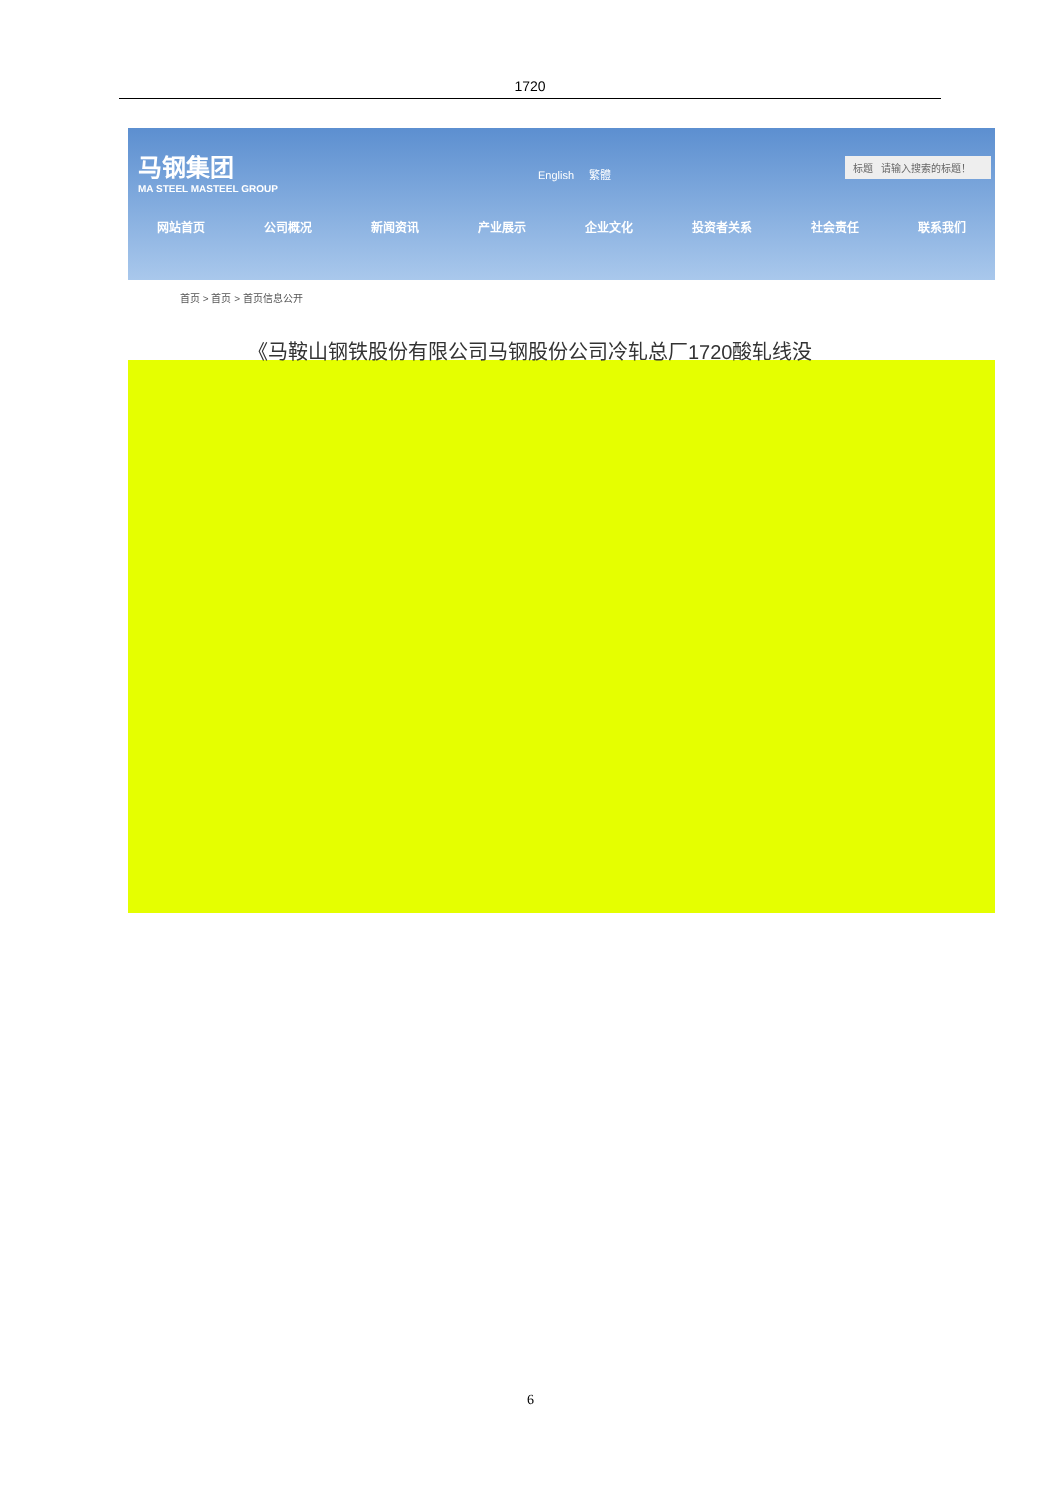1720
马钢集团
MA STEEL MASTEEL GROUP
English 繁體
标题 请输入搜索的标题！
网站首页 公司概况 新闻资讯 产业展示 企业文化 投资者关系 社会责任 联系我们
首页 > 首页 > 首页信息公开
《马鞍山钢铁股份有限公司马钢股份公司冷轧总厂1720酸轧线没
6